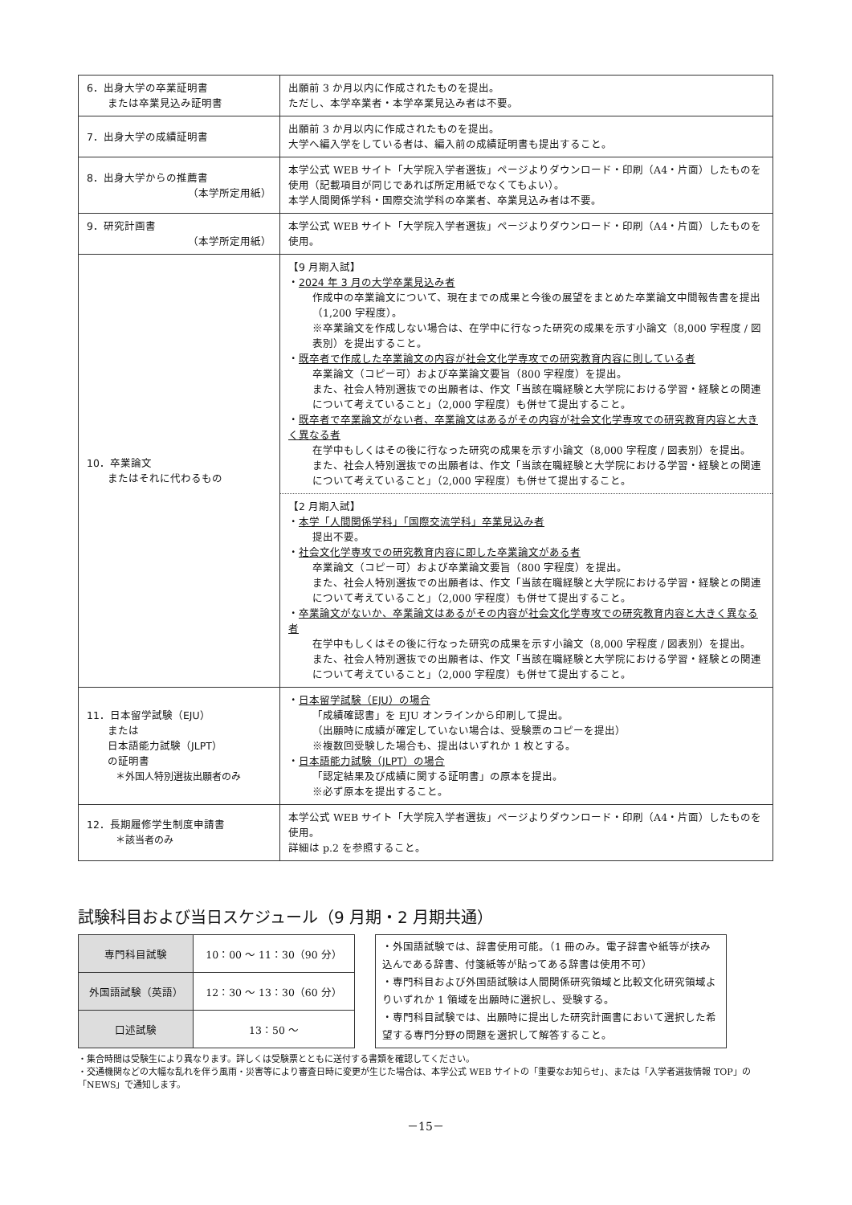| 6．出身大学の卒業証明書 または卒業見込み証明書 | 出願前 3 か月以内に作成されたものを提出。 ただし、本学卒業者・本学卒業見込み者は不要。 |
| 7．出身大学の成績証明書 | 出願前 3 か月以内に作成されたものを提出。 大学へ編入学をしている者は、編入前の成績証明書も提出すること。 |
| 8．出身大学からの推薦書 （本学所定用紙） | 本学公式 WEB サイト「大学院入学者選抜」ページよりダウンロード・印刷（A4・片面）したものを使用（記載項目が同じであれば所定用紙でなくてもよい）。 本学人間関係学科・国際交流学科の卒業者、卒業見込み者は不要。 |
| 9．研究計画書 （本学所定用紙） | 本学公式 WEB サイト「大学院入学者選抜」ページよりダウンロード・印刷（A4・片面）したものを使用。 |
| 10．卒業論文 またはそれに代わるもの | 【9 月期入試】 ・ 2024 年 3 月の大学卒業見込み者 作成中の卒業論文について、現在までの成果と今後の展望をまとめた卒業論文中間報告書を提出（1,200 字程度）。 ※卒業論文を作成しない場合は、在学中に行なった研究の成果を示す小論文（8,000 字程度 / 図表別）を提出すること。 ・ 既卒者で作成した卒業論文の内容が社会文化学専攻での研究教育内容に則している者 卒業論文（コピー可）および卒業論文要旨（800 字程度）を提出。 また、社会人特別選抜での出願者は、作文「当該在職経験と大学院における学習・経験との関連について考えていること」（2,000 字程度）も併せて提出すること。 ・ 既卒者で卒業論文がない者、卒業論文はあるがその内容が社会文化学専攻での研究教育内容と大きく異なる者 在学中もしくはその後に行なった研究の成果を示す小論文（8,000 字程度 / 図表別）を提出。 また、社会人特別選抜での出願者は、作文「当該在職経験と大学院における学習・経験との関連について考えていること」（2,000 字程度）も併せて提出すること。 【2 月期入試】 ・ 本学「人間関係学科」「国際交流学科」卒業見込み者 提出不要。 ・ 社会文化学専攻での研究教育内容に即した卒業論文がある者 卒業論文（コピー可）および卒業論文要旨（800 字程度）を提出。 また、社会人特別選抜での出願者は、作文「当該在職経験と大学院における学習・経験との関連について考えていること」（2,000 字程度）も併せて提出すること。 ・ 卒業論文がないか、卒業論文はあるがその内容が社会文化学専攻での研究教育内容と大きく異なる者 在学中もしくはその後に行なった研究の成果を示す小論文（8,000 字程度 / 図表別）を提出。 また、社会人特別選抜での出願者は、作文「当該在職経験と大学院における学習・経験との関連について考えていること」（2,000 字程度）も併せて提出すること。 |
| 11．日本留学試験（EJU） または 日本語能力試験（JLPT） の証明書 ＊外国人特別選抜出願者のみ | ・ 日本留学試験（EJU）の場合 「成績確認書」を EJU オンラインから印刷して提出。 （出願時に成績が確定していない場合は、受験票のコピーを提出） ※複数回受験した場合も、提出はいずれか 1 枚とする。 ・ 日本語能力試験（JLPT）の場合 「認定結果及び成績に関する証明書」の原本を提出。 ※必ず原本を提出すること。 |
| 12．長期履修学生制度申請書 ＊該当者のみ | 本学公式 WEB サイト「大学院入学者選抜」ページよりダウンロード・印刷（A4・片面）したものを使用。 詳細は p.2 を参照すること。 |
試験科目および当日スケジュール（9 月期・2 月期共通）
| 専門科目試験 | 10：00 ～ 11：30（90 分） |
| 外国語試験（英語） | 12：30 ～ 13：30（60 分） |
| 口述試験 | 13：50 ～ |
・外国語試験では、辞書使用可能。（1 冊のみ。電子辞書や紙等が挟み込んである辞書、付箋紙等が貼ってある辞書は使用不可）
・専門科目および外国語試験は人間関係研究領域と比較文化研究領域よりいずれか 1 領域を出願時に選択し、受験する。
・専門科目試験では、出願時に提出した研究計画書において選択した希望する専門分野の問題を選択して解答すること。
・集合時間は受験生により異なります。詳しくは受験票とともに送付する書類を確認してください。
・交通機関などの大幅な乱れを伴う風雨・災害等により審査日時に変更が生じた場合は、本学公式 WEB サイトの「重要なお知らせ」、または「入学者選抜情報 TOP」の「NEWS」で通知します。
－15－